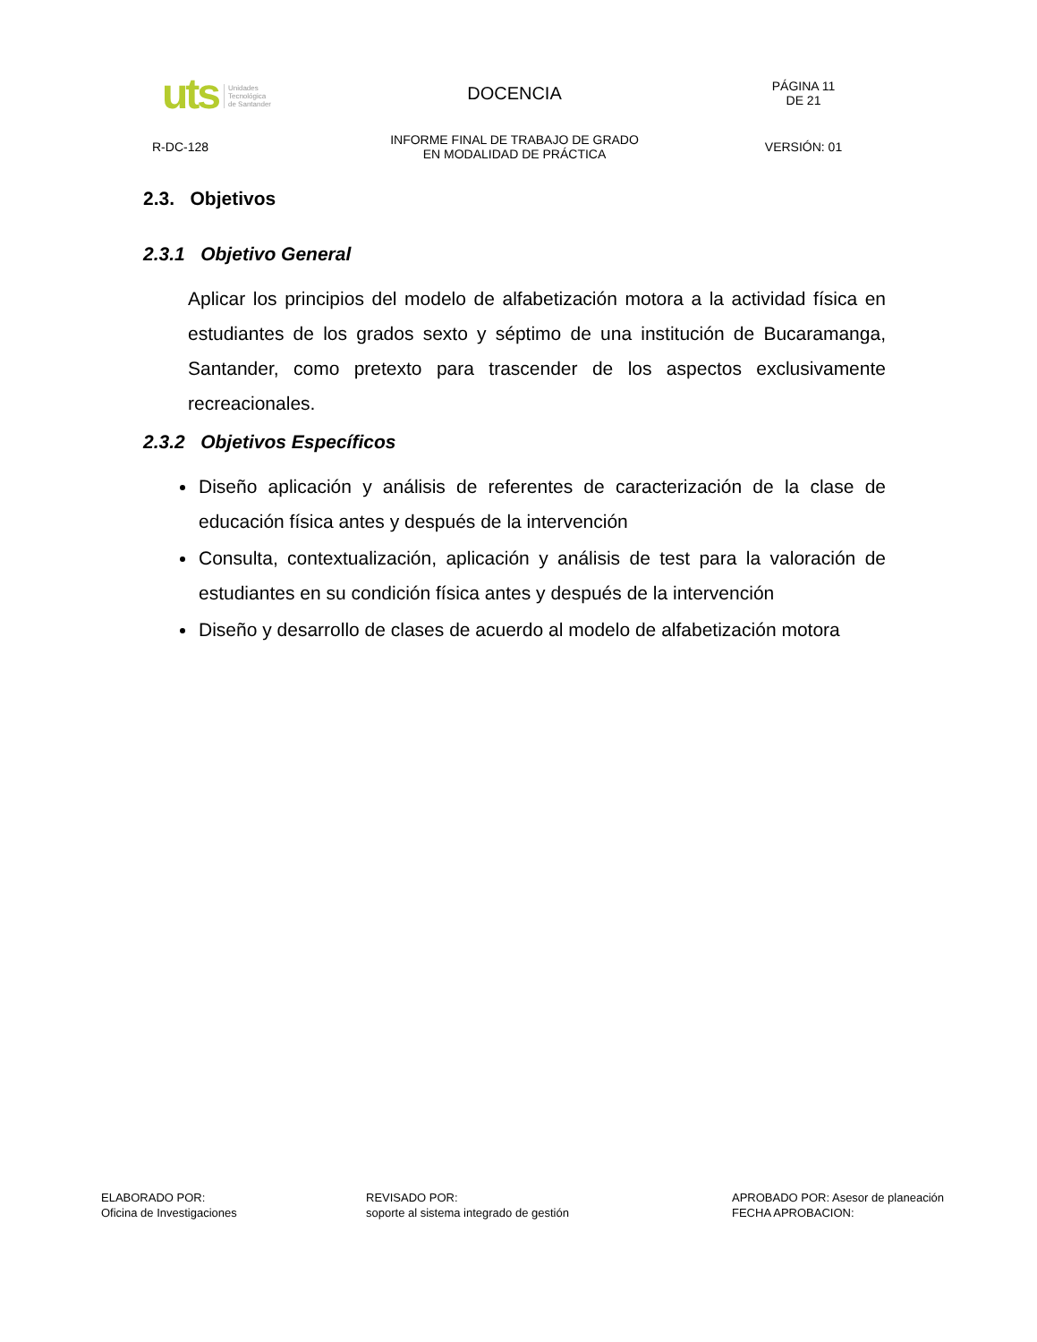| uts Unidades Tecnológica de Santander | DOCENCIA | PÁGINA 11 DE 21 |
| R-DC-128 | INFORME FINAL DE TRABAJO DE GRADO EN MODALIDAD DE PRÁCTICA | VERSIÓN: 01 |
2.3. Objetivos
2.3.1 Objetivo General
Aplicar los principios del modelo de alfabetización motora a la actividad física en estudiantes de los grados sexto y séptimo de una institución de Bucaramanga, Santander, como pretexto para trascender de los aspectos exclusivamente recreacionales.
2.3.2 Objetivos Específicos
Diseño aplicación y análisis de referentes de caracterización de la clase de educación física antes y después de la intervención
Consulta, contextualización, aplicación y análisis de test para la valoración de estudiantes en su condición física antes y después de la intervención
Diseño y desarrollo de clases de acuerdo al modelo de alfabetización motora
ELABORADO POR:
Oficina de Investigaciones
REVISADO POR:
soporte al sistema integrado de gestión
APROBADO POR: Asesor de planeación
FECHA APROBACION: